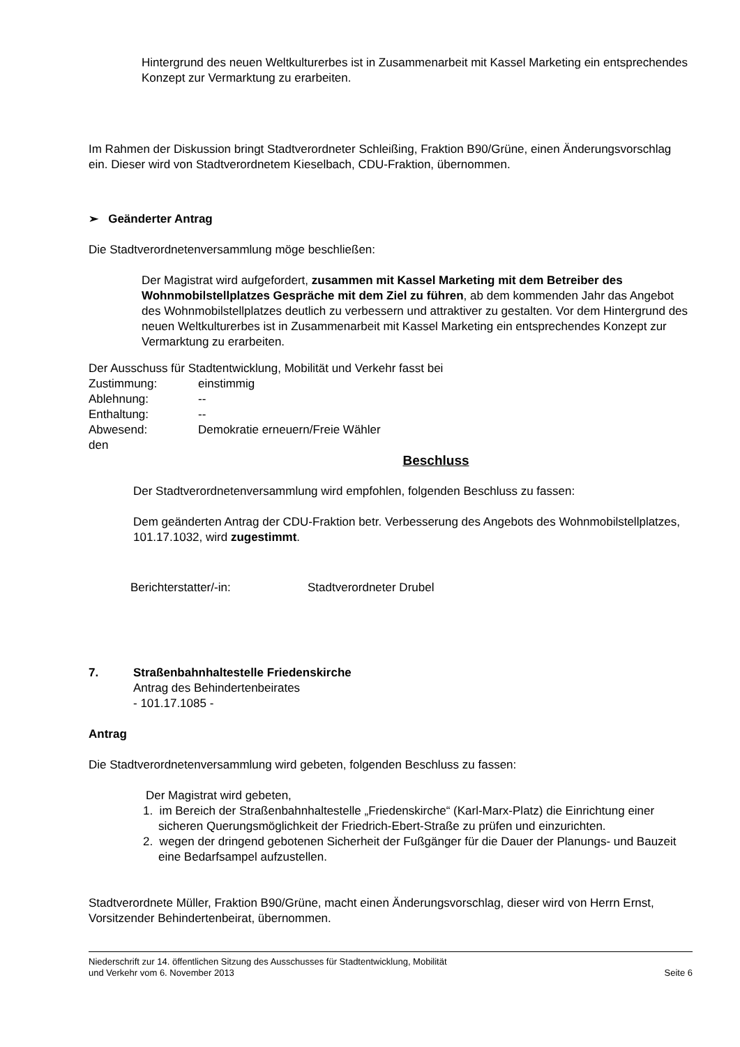Hintergrund des neuen Weltkulturerbes ist in Zusammenarbeit mit Kassel Marketing ein entsprechendes Konzept zur Vermarktung zu erarbeiten.
Im Rahmen der Diskussion bringt Stadtverordneter Schleißing, Fraktion B90/Grüne, einen Änderungsvorschlag ein. Dieser wird von Stadtverordnetem Kieselbach, CDU-Fraktion, übernommen.
➢ Geänderter Antrag
Die Stadtverordnetenversammlung möge beschließen:
Der Magistrat wird aufgefordert, zusammen mit Kassel Marketing mit dem Betreiber des Wohnmobilstellplatzes Gespräche mit dem Ziel zu führen, ab dem kommenden Jahr das Angebot des Wohnmobilstellplatzes deutlich zu verbessern und attraktiver zu gestalten. Vor dem Hintergrund des neuen Weltkulturerbes ist in Zusammenarbeit mit Kassel Marketing ein entsprechendes Konzept zur Vermarktung zu erarbeiten.
Der Ausschuss für Stadtentwicklung, Mobilität und Verkehr fasst bei
| Zustimmung: | einstimmig |
| Ablehnung: | -- |
| Enthaltung: | -- |
| Abwesend: | Demokratie erneuern/Freie Wähler |
den
Beschluss
Der Stadtverordnetenversammlung wird empfohlen, folgenden Beschluss zu fassen:
Dem geänderten Antrag der CDU-Fraktion betr. Verbesserung des Angebots des Wohnmobilstellplatzes, 101.17.1032, wird zugestimmt.
Berichterstatter/-in: Stadtverordneter Drubel
7. Straßenbahnhaltestelle Friedenskirche
Antrag des Behindertenbeirates
- 101.17.1085 -
Antrag
Die Stadtverordnetenversammlung wird gebeten, folgenden Beschluss zu fassen:
Der Magistrat wird gebeten,
1. im Bereich der Straßenbahnhaltestelle „Friedenskirche“ (Karl-Marx-Platz) die Einrichtung einer sicheren Querungsmöglichkeit der Friedrich-Ebert-Straße zu prüfen und einzurichten.
2. wegen der dringend gebotenen Sicherheit der Fußgänger für die Dauer der Planungs- und Bauzeit eine Bedarfsampel aufzustellen.
Stadtverordnete Müller, Fraktion B90/Grüne, macht einen Änderungsvorschlag, dieser wird von Herrn Ernst, Vorsitzender Behindertenbeirat, übernommen.
Niederschrift zur 14. öffentlichen Sitzung des Ausschusses für Stadtentwicklung, Mobilität
und Verkehr vom 6. November 2013 Seite 6